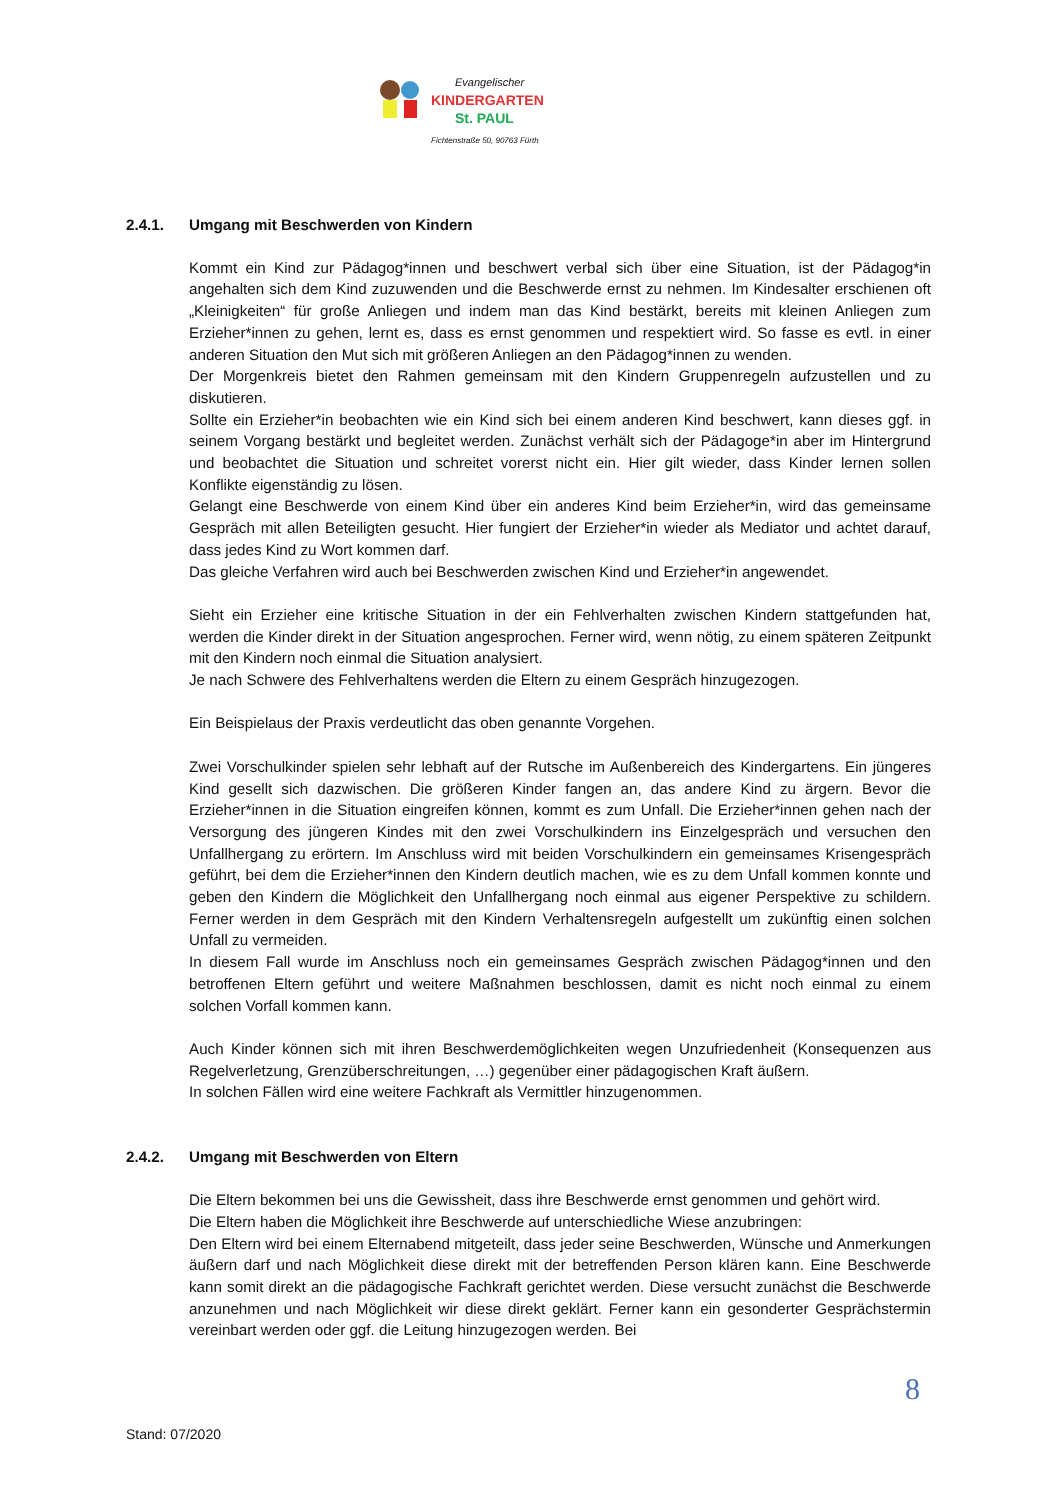Evangelischer
KINDERGARTEN
St. PAUL
Fichtenstraße 50, 90763 Fürth
2.4.1. Umgang mit Beschwerden von Kindern
Kommt ein Kind zur Pädagog*innen und beschwert verbal sich über eine Situation, ist der Pädagog*in angehalten sich dem Kind zuzuwenden und die Beschwerde ernst zu nehmen. Im Kindesalter erschienen oft „Kleinigkeiten“ für große Anliegen und indem man das Kind bestärkt, bereits mit kleinen Anliegen zum Erzieher*innen zu gehen, lernt es, dass es ernst genommen und respektiert wird. So fasse es evtl. in einer anderen Situation den Mut sich mit größeren Anliegen an den Pädagog*innen zu wenden.
Der Morgenkreis bietet den Rahmen gemeinsam mit den Kindern Gruppenregeln aufzustellen und zu diskutieren.
Sollte ein Erzieher*in beobachten wie ein Kind sich bei einem anderen Kind beschwert, kann dieses ggf. in seinem Vorgang bestärkt und begleitet werden. Zunächst verhält sich der Pädagoge*in aber im Hintergrund und beobachtet die Situation und schreitet vorerst nicht ein. Hier gilt wieder, dass Kinder lernen sollen Konflikte eigenständig zu lösen.
Gelangt eine Beschwerde von einem Kind über ein anderes Kind beim Erzieher*in, wird das gemeinsame Gespräch mit allen Beteiligten gesucht. Hier fungiert der Erzieher*in wieder als Mediator und achtet darauf, dass jedes Kind zu Wort kommen darf.
Das gleiche Verfahren wird auch bei Beschwerden zwischen Kind und Erzieher*in angewendet.
Sieht ein Erzieher eine kritische Situation in der ein Fehlverhalten zwischen Kindern stattgefunden hat, werden die Kinder direkt in der Situation angesprochen. Ferner wird, wenn nötig, zu einem späteren Zeitpunkt mit den Kindern noch einmal die Situation analysiert.
Je nach Schwere des Fehlverhaltens werden die Eltern zu einem Gespräch hinzugezogen.
Ein Beispielaus der Praxis verdeutlicht das oben genannte Vorgehen.
Zwei Vorschulkinder spielen sehr lebhaft auf der Rutsche im Außenbereich des Kindergartens. Ein jüngeres Kind gesellt sich dazwischen. Die größeren Kinder fangen an, das andere Kind zu ärgern. Bevor die Erzieher*innen in die Situation eingreifen können, kommt es zum Unfall. Die Erzieher*innen gehen nach der Versorgung des jüngeren Kindes mit den zwei Vorschulkindern ins Einzelgespräch und versuchen den Unfallhergang zu erörtern. Im Anschluss wird mit beiden Vorschulkindern ein gemeinsames Krisengespräch geführt, bei dem die Erzieher*innen den Kindern deutlich machen, wie es zu dem Unfall kommen konnte und geben den Kindern die Möglichkeit den Unfallhergang noch einmal aus eigener Perspektive zu schildern. Ferner werden in dem Gespräch mit den Kindern Verhaltensregeln aufgestellt um zukünftig einen solchen Unfall zu vermeiden.
In diesem Fall wurde im Anschluss noch ein gemeinsames Gespräch zwischen Pädagog*innen und den betroffenen Eltern geführt und weitere Maßnahmen beschlossen, damit es nicht noch einmal zu einem solchen Vorfall kommen kann.
Auch Kinder können sich mit ihren Beschwerdemöglichkeiten wegen Unzufriedenheit (Konsequenzen aus Regelverletzung, Grenzüberschreitungen, …) gegenüber einer pädagogischen Kraft äußern.
In solchen Fällen wird eine weitere Fachkraft als Vermittler hinzugenommen.
2.4.2. Umgang mit Beschwerden von Eltern
Die Eltern bekommen bei uns die Gewissheit, dass ihre Beschwerde ernst genommen und gehört wird.
Die Eltern haben die Möglichkeit ihre Beschwerde auf unterschiedliche Wiese anzubringen:
Den Eltern wird bei einem Elternabend mitgeteilt, dass jeder seine Beschwerden, Wünsche und Anmerkungen äußern darf und nach Möglichkeit diese direkt mit der betreffenden Person klären kann. Eine Beschwerde kann somit direkt an die pädagogische Fachkraft gerichtet werden. Diese versucht zunächst die Beschwerde anzunehmen und nach Möglichkeit wir diese direkt geklärt. Ferner kann ein gesonderter Gesprächstermin vereinbart werden oder ggf. die Leitung hinzugezogen werden. Bei
8
Stand: 07/2020